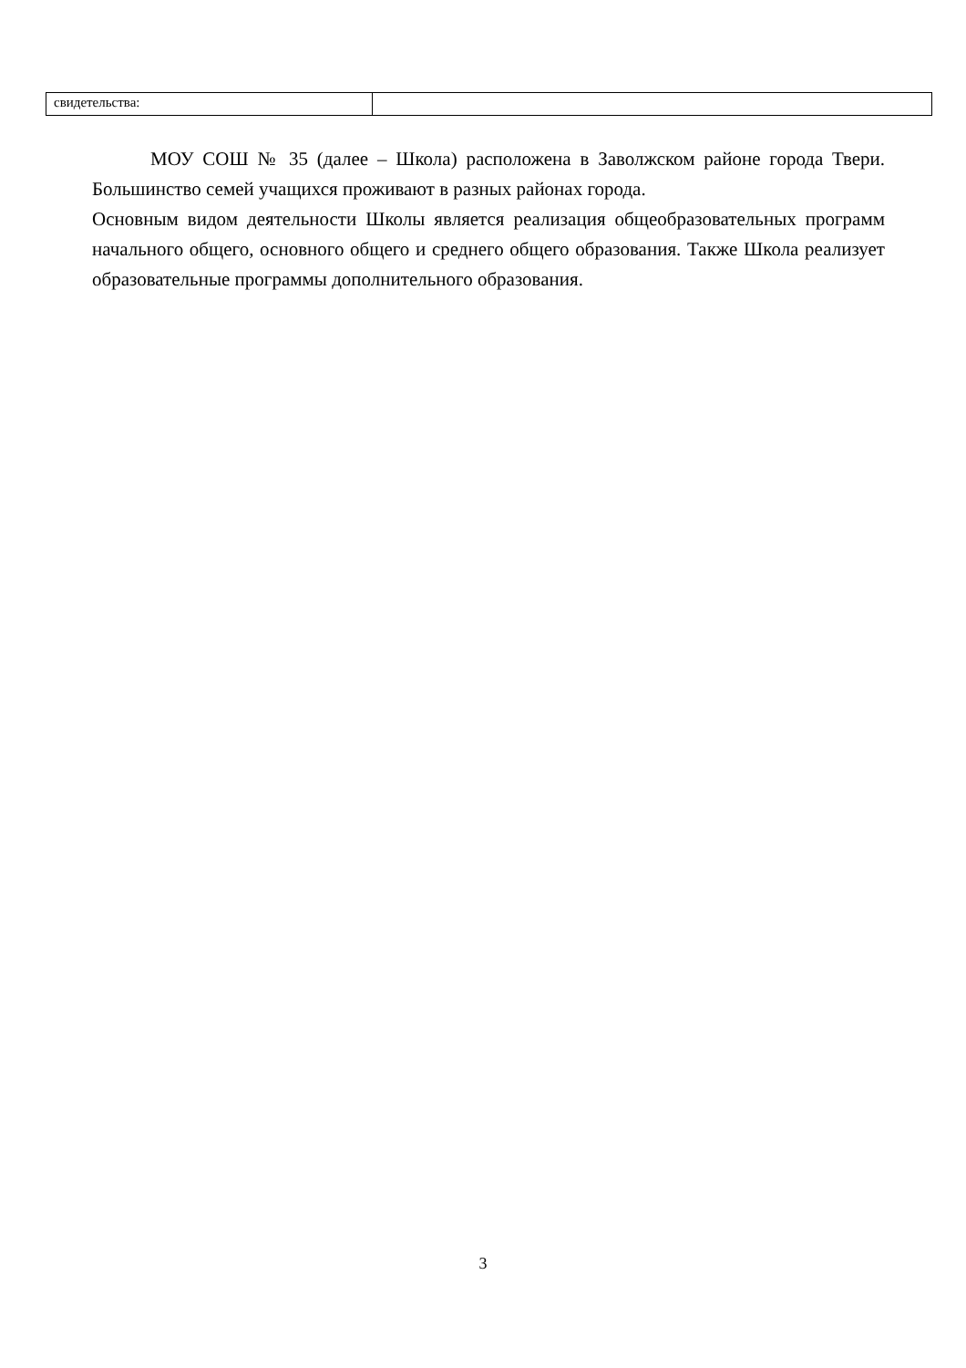| свидетельства: | |
МОУ СОШ № 35 (далее – Школа) расположена в Заволжском районе города Твери. Большинство семей учащихся проживают в разных районах города.
Основным видом деятельности Школы является реализация общеобразовательных программ начального общего, основного общего и среднего общего образования. Также Школа реализует образовательные программы дополнительного образования.
3